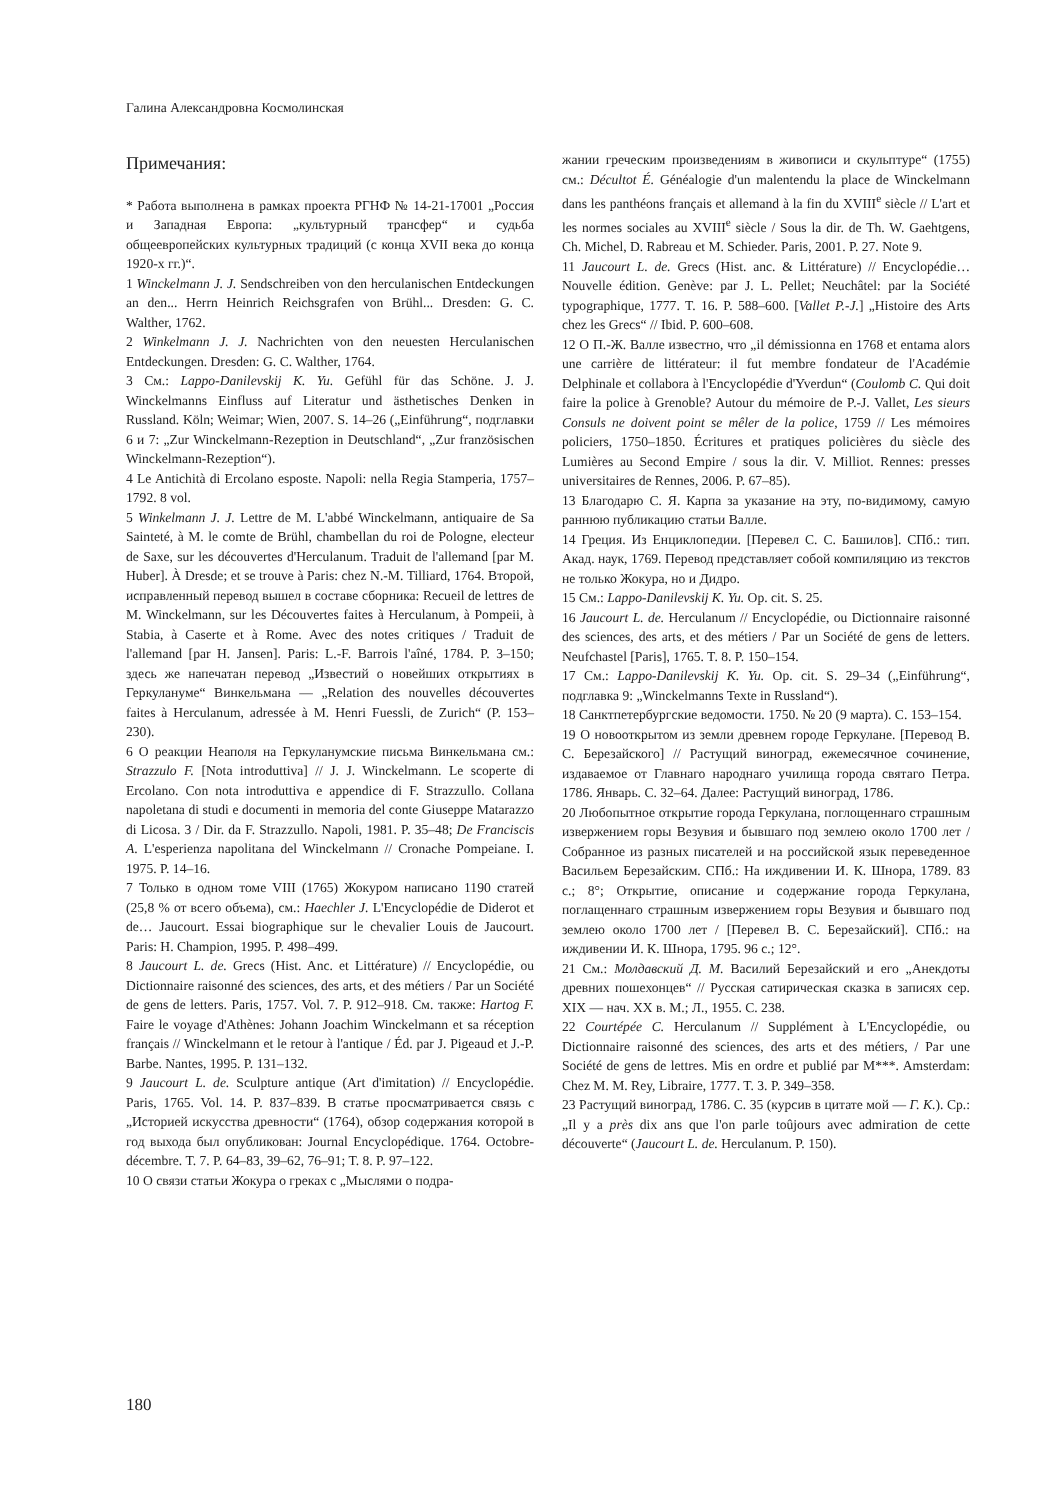Галина Александровна Космолинская
Примечания:
* Работа выполнена в рамках проекта РГНФ № 14-21-17001 „Россия и Западная Европа: „культурный трансфер“ и судьба общеевропейских культурных традиций (с конца XVII века до конца 1920-х гг.)“.
1 Winckelmann J. J. Sendschreiben von den herculanischen Entdeckungen an den... Herrn Heinrich Reichsgrafen von Brühl... Dresden: G. C. Walther, 1762.
2 Winkelmann J. J. Nachrichten von den neuesten Herculanischen Entdeckungen. Dresden: G. C. Walther, 1764.
3 См.: Lappo-Danilevskij K. Yu. Gefühl für das Schöne. J. J. Winckelmanns Einfluss auf Literatur und ästhetisches Denken in Russland. Köln; Weimar; Wien, 2007. S. 14–26 („Einführung“, подглавки 6 и 7: „Zur Winckelmann-Rezeption in Deutschland“, „Zur französischen Winckelmann-Rezeption“).
4 Le Antichità di Ercolano esposte. Napoli: nella Regia Stamperia, 1757–1792. 8 vol.
5 Winkelmann J. J. Lettre de M. L'abbé Winckelmann, antiquaire de Sa Sainteté, à M. le comte de Brühl, chambellan du roi de Pologne, electeur de Saxe, sur les découvertes d'Herculanum. Traduit de l'allemand [par M. Huber]. À Dresde; et se trouve à Paris: chez N.-M. Tilliard, 1764. Второй, исправленный перевод вышел в составе сборника: Recueil de lettres de M. Winckelmann, sur les Découvertes faites à Herculanum, à Pompeii, à Stabia, à Caserte et à Rome. Avec des notes critiques / Traduit de l'allemand [par H. Jansen]. Paris: L.-F. Barrois l'aîné, 1784. P. 3–150; здесь же напечатан перевод „Известий о новейших открытиях в Геркулануме“ Винкельмана — „Relation des nouvelles découvertes faites à Herculanum, adressée à M. Henri Fuessli, de Zurich“ (P. 153–230).
6 О реакции Неаполя на Геркуланумские письма Винкельмана см.: Strazzulo F. [Nota introduttiva] // J. J. Winckelmann. Le scoperte di Ercolano. Con nota introduttiva e appendice di F. Strazzullo. Collana napoletana di studi e documenti in memoria del conte Giuseppe Matarazzo di Licosa. 3 / Dir. da F. Strazzullo. Napoli, 1981. P. 35–48; De Franciscis A. L'esperienza napolitana del Winckelmann // Cronache Pompeiane. I. 1975. P. 14–16.
7 Только в одном томе VIII (1765) Жокуром написано 1190 статей (25,8 % от всего объема), см.: Haechler J. L'Encyclopédie de Diderot et de… Jaucourt. Essai biographique sur le chevalier Louis de Jaucourt. Paris: H. Champion, 1995. P. 498–499.
8 Jaucourt L. de. Grecs (Hist. Anc. et Littérature) // Encyclopédie, ou Dictionnaire raisonné des sciences, des arts, et des métiers / Par un Société de gens de letters. Paris, 1757. Vol. 7. P. 912–918. См. также: Hartog F. Faire le voyage d'Athènes: Johann Joachim Winckelmann et sa réception français // Winckelmann et le retour à l'antique / Éd. par J. Pigeaud et J.-P. Barbe. Nantes, 1995. P. 131–132.
9 Jaucourt L. de. Sculpture antique (Art d'imitation) // Encyclopédie. Paris, 1765. Vol. 14. P. 837–839. В статье просматривается связь с „Историей искусства древности“ (1764), обзор содержания которой в год выхода был опубликован: Journal Encyclopédique. 1764. Octobre-décembre. T. 7. P. 64–83, 39–62, 76–91; T. 8. P. 97–122.
10 О связи статьи Жокура о греках с „Мыслями о подра-
жании греческим произведениям в живописи и скульптуре“ (1755) см.: Décultot É. Généalogie d'un malentendu la place de Winckelmann dans les panthéons français et allemand à la fin du XVIII<sup>e</sup> siècle // L'art et les normes sociales au XVIII<sup>e</sup> siècle / Sous la dir. de Th. W. Gaehtgens, Ch. Michel, D. Rabreau et M. Schieder. Paris, 2001. P. 27. Note 9.
11 Jaucourt L. de. Grecs (Hist. anc. & Littérature) // Encyclopédie… Nouvelle édition. Genève: par J. L. Pellet; Neuchâtel: par la Société typographique, 1777. T. 16. P. 588–600. [Vallet P.-J.] „Histoire des Arts chez les Grecs“ // Ibid. P. 600–608.
12 О П.-Ж. Валле известно, что „il démissionna en 1768 et entama alors une carrière de littérateur: il fut membre fondateur de l'Académie Delphinale et collabora à l'Encyclopédie d'Yverdun“ (Coulomb C. Qui doit faire la police à Grenoble? Autour du mémoire de P.-J. Vallet, Les sieurs Consuls ne doivent point se mêler de la police, 1759 // Les mémoires policiers, 1750–1850. Écritures et pratiques policières du siècle des Lumières au Second Empire / sous la dir. V. Milliot. Rennes: presses universitaires de Rennes, 2006. P. 67–85).
13 Благодарю С. Я. Карпа за указание на эту, по-видимому, самую раннюю публикацию статьи Валле.
14 Греция. Из Енциклопедии. [Перевел С. С. Башилов]. СПб.: тип. Акад. наук, 1769. Перевод представляет собой компиляцию из текстов не только Жокура, но и Дидро.
15 См.: Lappo-Danilevskij K. Yu. Op. cit. S. 25.
16 Jaucourt L. de. Herculanum // Encyclopédie, ou Dictionnaire raisonné des sciences, des arts, et des métiers / Par un Société de gens de letters. Neufchastel [Paris], 1765. T. 8. P. 150–154.
17 См.: Lappo-Danilevskij K. Yu. Op. cit. S. 29–34 („Einführung“, подглавка 9: „Winckelmanns Texte in Russland“).
18 Санктпетербургские ведомости. 1750. № 20 (9 марта). С. 153–154.
19 О новооткрытом из земли древнем городе Геркулане. [Перевод В. С. Березайского] // Растущий виноград, ежемесячное сочинение, издаваемое от Главнаго народнаго училища города святаго Петра. 1786. Январь. С. 32–64. Далее: Растущий виноград, 1786.
20 Любопытное открытие города Геркулана, поглощеннаго страшным извержением горы Везувия и бывшаго под землею около 1700 лет / Собранное из разных писателей и на российской язык переведенное Васильем Березайским. СПб.: На иждивении И. К. Шнора, 1789. 83 с.; 8°; Открытие, описание и содержание города Геркулана, поглащеннаго страшным извержением горы Везувия и бывшаго под землею около 1700 лет / [Перевел В. С. Березайский]. СПб.: на иждивении И. К. Шнора, 1795. 96 с.; 12°.
21 См.: Молдавский Д. М. Василий Березайский и его „Анекдоты древних пошехонцев“ // Русская сатирическая сказка в записях сер. XIX — нач. XX в. М.; Л., 1955. С. 238.
22 Courtépée C. Herculanum // Supplément à L'Encyclopédie, ou Dictionnaire raisonné des sciences, des arts et des métiers, / Par une Société de gens de lettres. Mis en ordre et publié par M***. Amsterdam: Chez M. M. Rey, Libraire, 1777. T. 3. P. 349–358.
23 Растущий виноград, 1786. С. 35 (курсив в цитате мой — Г. К.). Ср.: „Il y a près dix ans que l'on parle toûjours avec admiration de cette découverte“ (Jaucourt L. de. Herculanum. P. 150).
180